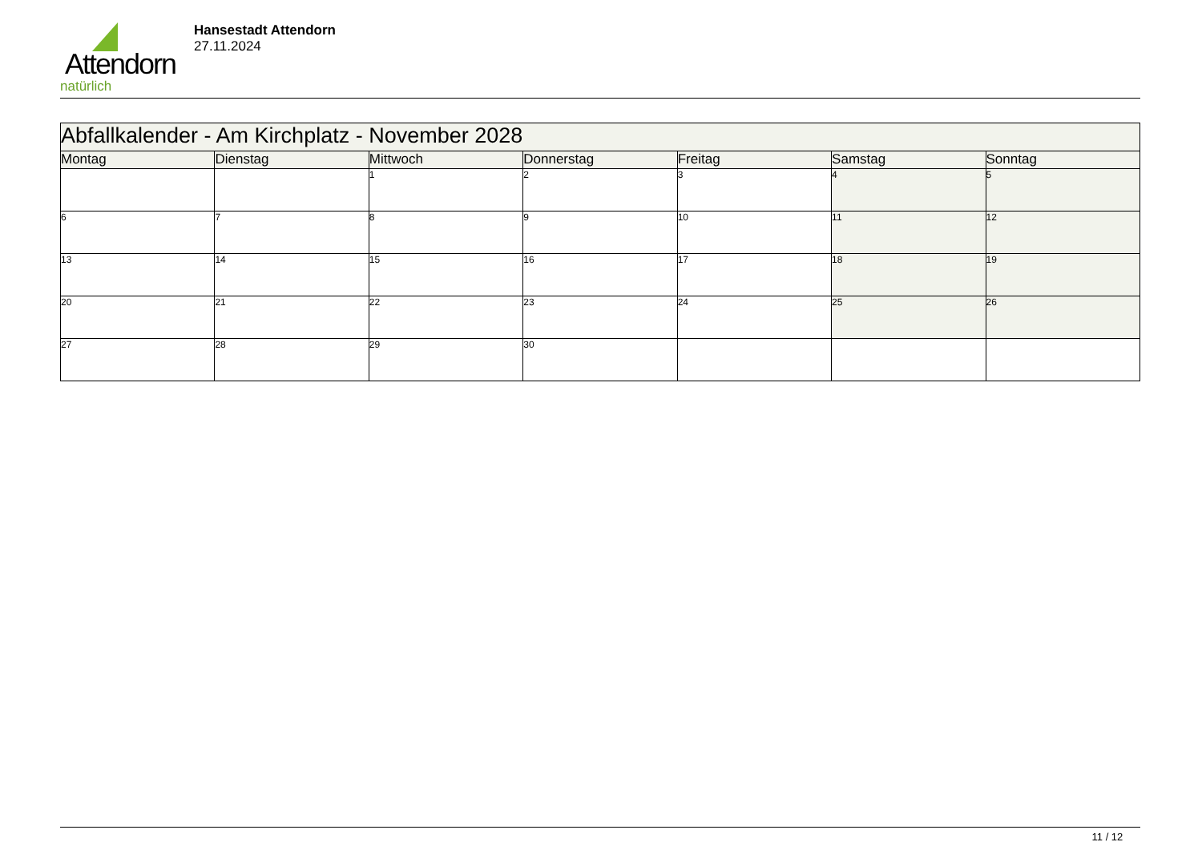Attendorn
natürlich
Hansestadt Attendorn
27.11.2024
| Abfallkalender - Am Kirchplatz - November 2028 | | | | | | |
| Montag | Dienstag | Mittwoch | Donnerstag | Freitag | Samstag | Sonntag |
| | | 1 | 2 | 3 | 4 | 5 |
| 6 | 7 | 8 | 9 | 10 | 11 | 12 |
| 13 | 14 | 15 | 16 | 17 | 18 | 19 |
| 20 | 21 | 22 | 23 | 24 | 25 | 26 |
| 27 | 28 | 29 | 30 | | | |
11 / 12